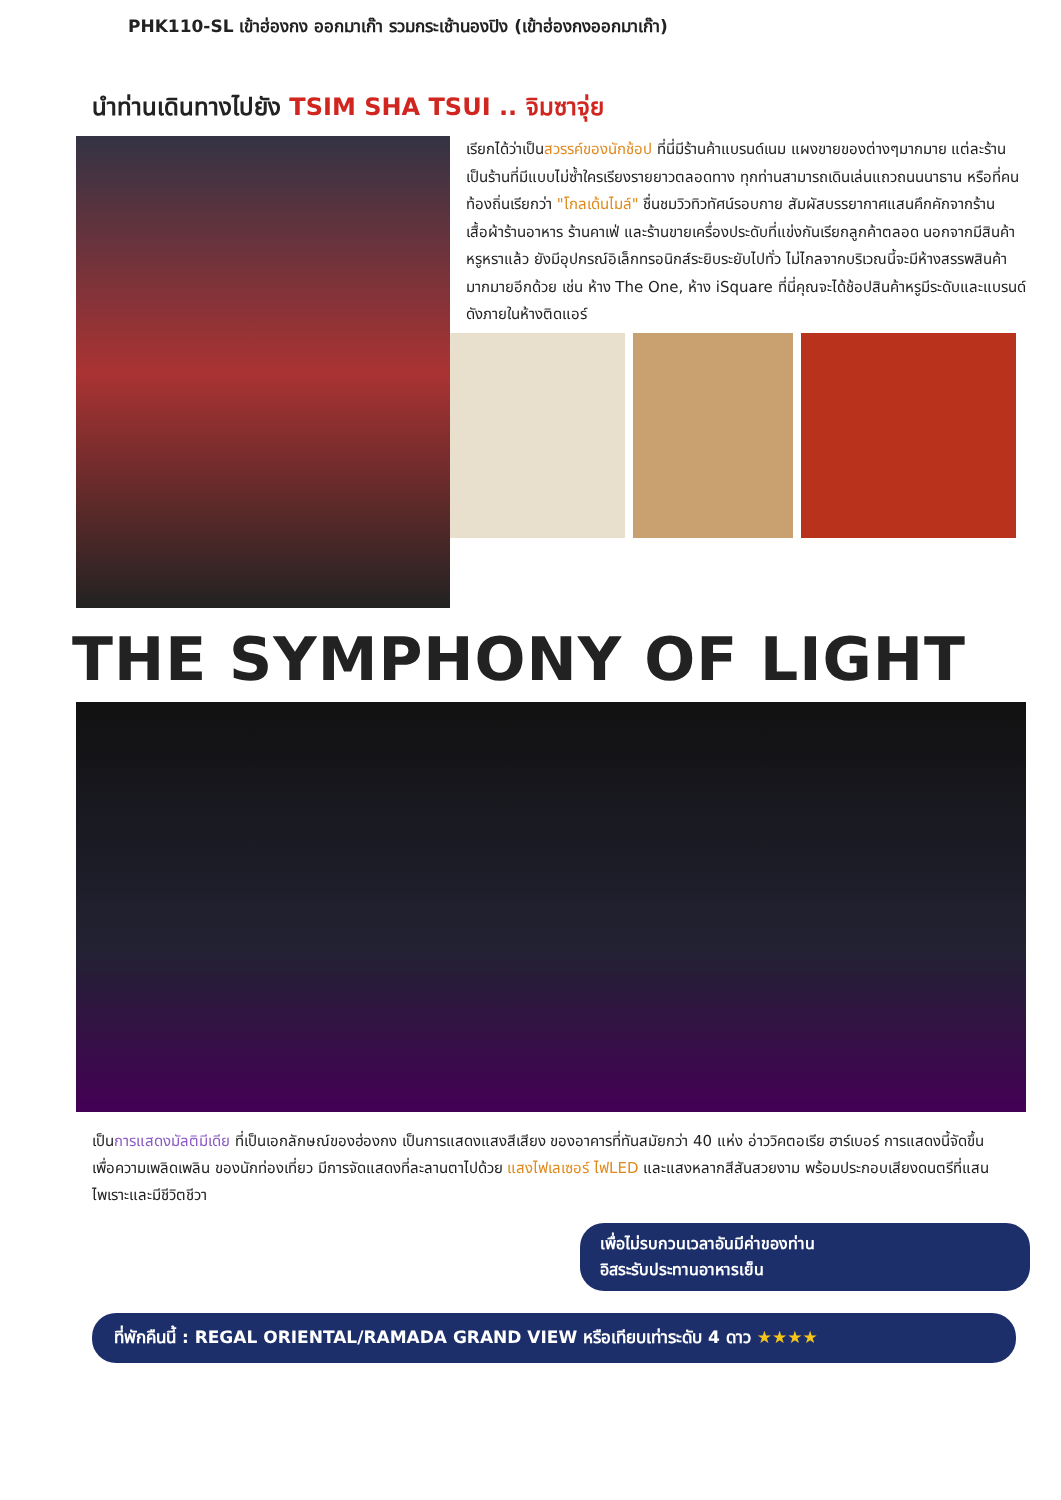PHK110-SL เข้าฮ่องกง ออกมาเก๊า รวมกระเช้านองปิง (เข้าฮ่องกงออกมาเก๊า)
นำท่านเดินทางไปยัง TSIM SHA TSUI .. จิมซาจุ่ย
เรียกได้ว่าเป็นสวรรค์ของนักช้อป ที่นี่มีร้านค้าแบรนด์เนม แผงขายของต่างๆมากมาย แต่ละร้านเป็นร้านที่มีแบบไม่ซ้ำใครเรียงรายยาวตลอดทาง ทุกท่านสามารถเดินเล่นแถวถนนนาธาน หรือที่คนท้องถิ่นเรียกว่า "โกลเด้นไมล์" ชื่นชมวิวทิวทัศน์รอบกาย สัมผัสบรรยากาศแสนคึกคักจากร้านเสื้อผ้าร้านอาหาร ร้านคาเฟ่ และร้านขายเครื่องประดับที่แข่งกันเรียกลูกค้าตลอด นอกจากมีสินค้าหรูหราแล้ว ยังมีอุปกรณ์อิเล็กทรอนิกส์ระยิบระยับไปทั่ว ไม่ไกลจากบริเวณนี้จะมีห้างสรรพสินค้ามากมายอีกด้วย เช่น ห้าง The One, ห้าง iSquare ที่นี่คุณจะได้ช้อปสินค้าหรูมีระดับและแบรนด์ดังภายในห้างติดแอร์
THE SYMPHONY OF LIGHT
เป็นการแสดงมัลติมีเดีย ที่เป็นเอกลักษณ์ของฮ่องกง เป็นการแสดงแสงสีเสียง ของอาคารที่ทันสมัยกว่า 40 แห่ง อ่าววิคตอเรีย ฮาร์เบอร์ การแสดงนี้จัดขึ้นเพื่อความเพลิดเพลิน ของนักท่องเที่ยว มีการจัดแสดงที่ละลานตาไปด้วย แสงไฟเลเซอร์ ไฟLED และแสงหลากสีสันสวยงาม พร้อมประกอบเสียงดนตรีที่แสนไพเราะและมีชีวิตชีวา
เพื่อไม่รบกวนเวลาอันมีค่าของท่าน
อิสระรับประทานอาหารเย็น
ที่พักคืนนี้ : REGAL ORIENTAL/RAMADA GRAND VIEW หรือเทียบเท่าระดับ 4 ดาว ★★★★